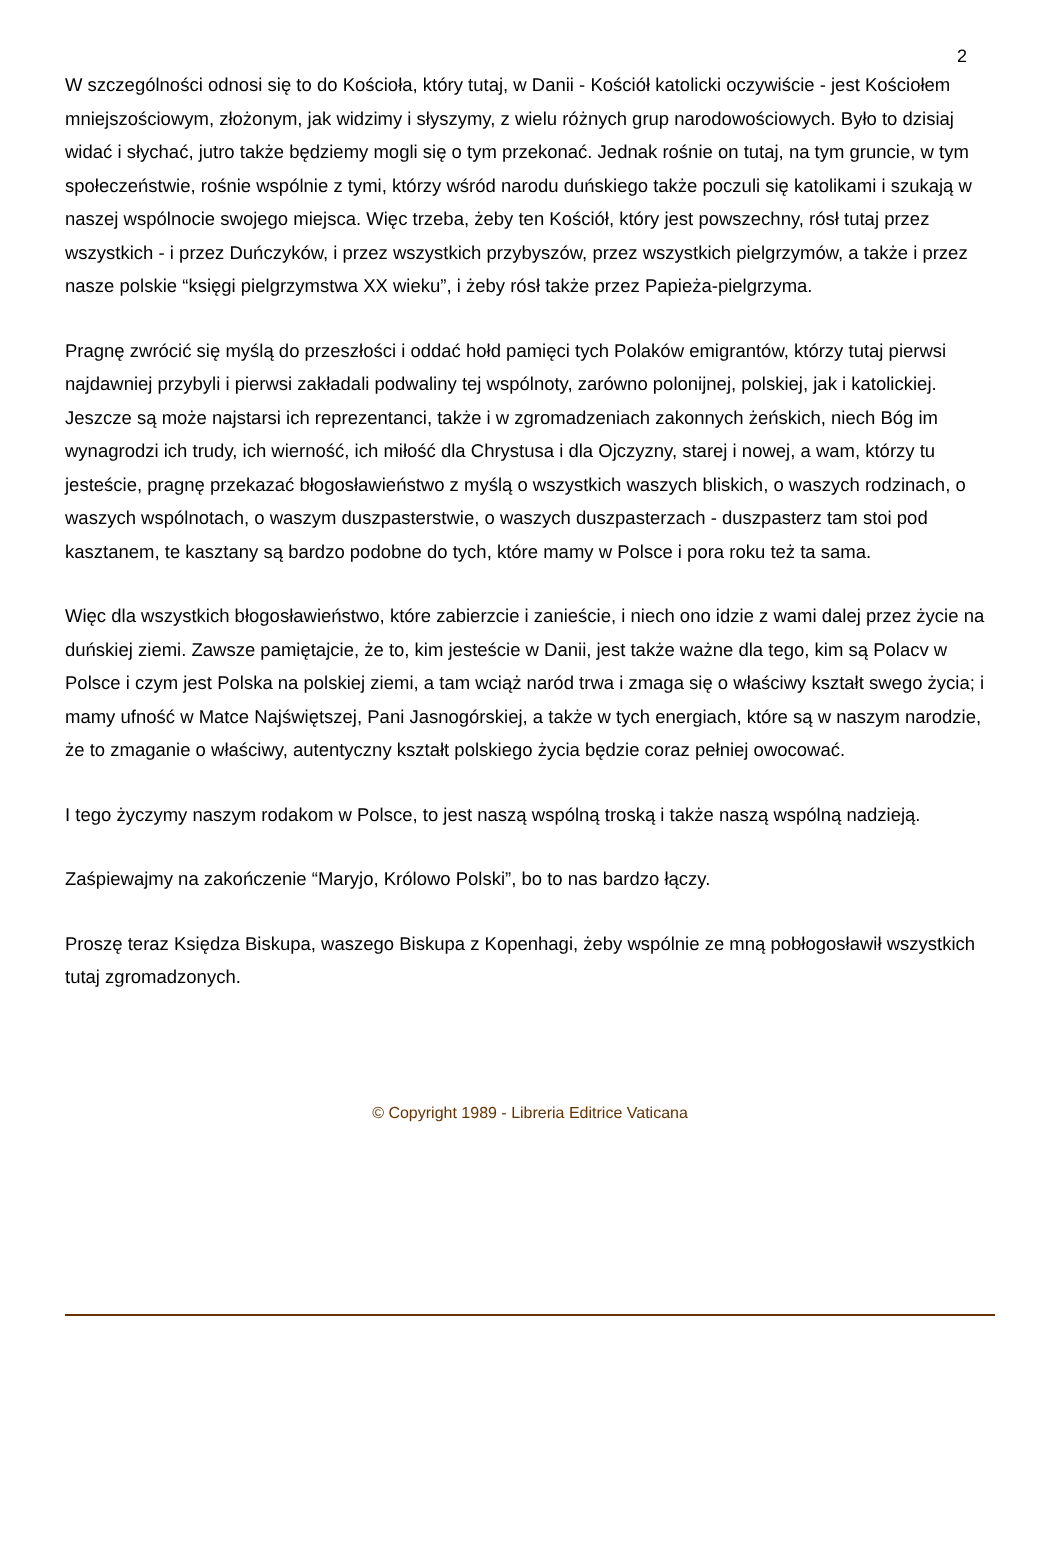2
W szczególności odnosi się to do Kościoła, który tutaj, w Danii - Kościół katolicki oczywiście - jest Kościołem mniejszościowym, złożonym, jak widzimy i słyszymy, z wielu różnych grup narodowościowych. Było to dzisiaj widać i słychać, jutro także będziemy mogli się o tym przekonać. Jednak rośnie on tutaj, na tym gruncie, w tym społeczeństwie, rośnie wspólnie z tymi, którzy wśród narodu duńskiego także poczuli się katolikami i szukają w naszej wspólnocie swojego miejsca. Więc trzeba, żeby ten Kościół, który jest powszechny, rósł tutaj przez wszystkich - i przez Duńczyków, i przez wszystkich przybyszów, przez wszystkich pielgrzymów, a także i przez nasze polskie “księgi pielgrzymstwa XX wieku”, i żeby rósł także przez Papieża-pielgrzyma.
Pragnę zwrócić się myślą do przeszłości i oddać hołd pamięci tych Polaków emigrantów, którzy tutaj pierwsi najdawniej przybyli i pierwsi zakładali podwaliny tej wspólnoty, zarówno polonijnej, polskiej, jak i katolickiej. Jeszcze są może najstarsi ich reprezentanci, także i w zgromadzeniach zakonnych żeńskich, niech Bóg im wynagrodzi ich trudy, ich wierność, ich miłość dla Chrystusa i dla Ojczyzny, starej i nowej, a wam, którzy tu jesteście, pragnę przekazać błogosławieństwo z myślą o wszystkich waszych bliskich, o waszych rodzinach, o waszych wspólnotach, o waszym duszpasterstwie, o waszych duszpasterzach - duszpasterz tam stoi pod kasztanem, te kasztany są bardzo podobne do tych, które mamy w Polsce i pora roku też ta sama.
Więc dla wszystkich błogosławieństwo, które zabierzcie i zanieście, i niech ono idzie z wami dalej przez życie na duńskiej ziemi. Zawsze pamiętajcie, że to, kim jesteście w Danii, jest także ważne dla tego, kim są Polacv w Polsce i czym jest Polska na polskiej ziemi, a tam wciąż naród trwa i zmaga się o właściwy kształt swego życia; i mamy ufność w Matce Najświętszej, Pani Jasnogórskiej, a także w tych energiach, które są w naszym narodzie, że to zmaganie o właściwy, autentyczny kształt polskiego życia będzie coraz pełniej owocować.
I tego życzymy naszym rodakom w Polsce, to jest naszą wspólną troską i także naszą wspólną nadzieją.
Zaśpiewajmy na zakończenie “Maryjo, Królowo Polski”, bo to nas bardzo łączy.
Proszę teraz Księdza Biskupa, waszego Biskupa z Kopenhagi, żeby wspólnie ze mną pobłogosławił wszystkich tutaj zgromadzonych.
© Copyright 1989 - Libreria Editrice Vaticana